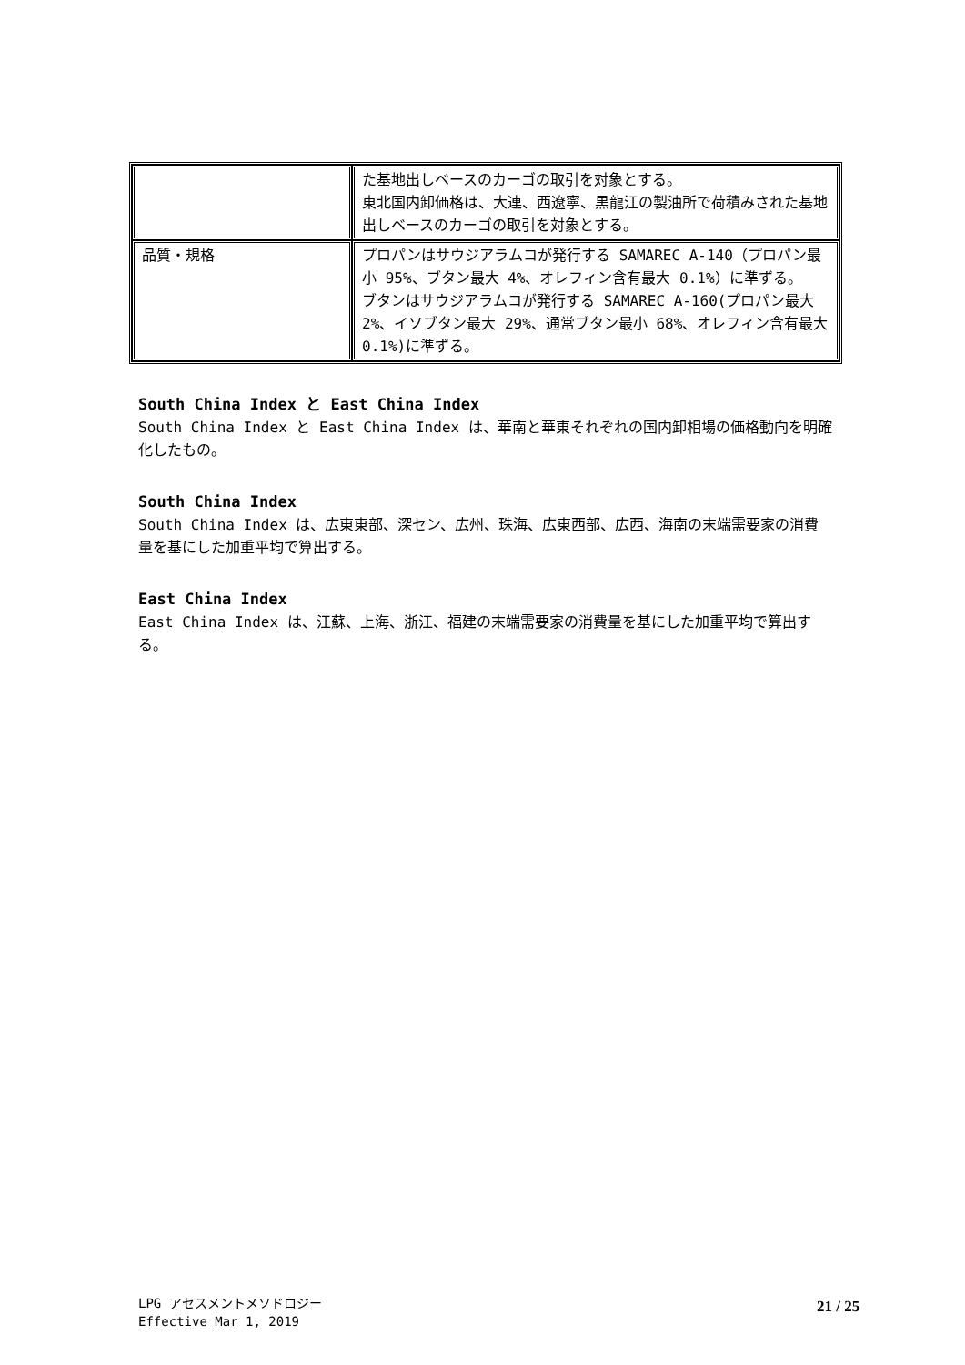| | た基地出しベースのカーゴの取引を対象とする。 東北国内卸価格は、大連、西遼寧、黒龍江の製油所で荷積みされた基地出しベースのカーゴの取引を対象とする。 |
| 品質・規格 | プロパンはサウジアラムコが発行する SAMAREC A-140（プロパン最小 95%、ブタン最大 4%、オレフィン含有最大 0.1%）に準ずる。 ブタンはサウジアラムコが発行する SAMAREC A-160(プロパン最大 2%、イソブタン最大 29%、通常ブタン最小 68%、オレフィン含有最大 0.1%)に準ずる。 |
South China Index と East China Index
South China Index と East China Index は、華南と華東それぞれの国内卸相場の価格動向を明確化したもの。
South China Index
South China Index は、広東東部、深セン、広州、珠海、広東西部、広西、海南の末端需要家の消費量を基にした加重平均で算出する。
East China Index
East China Index は、江蘇、上海、浙江、福建の末端需要家の消費量を基にした加重平均で算出する。
LPG アセスメントメソドロジー
Effective Mar 1, 2019
21 / 25